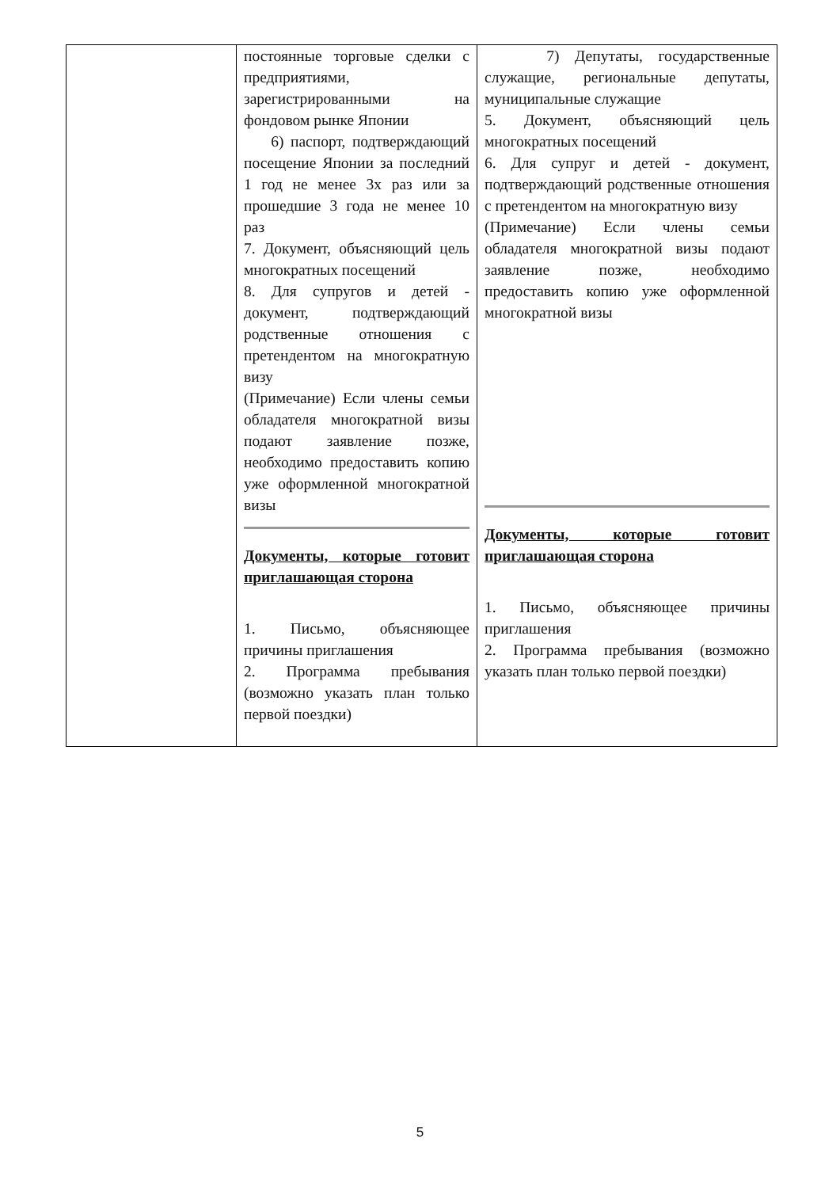| | постоянные торговые сделки с предприятиями, зарегистрированными на фондовом рынке Японии 6) паспорт, подтверждающий посещение Японии за последний 1 год не менее 3х раз или за прошедшие 3 года не менее 10 раз 7. Документ, объясняющий цель многократных посещений 8. Для супругов и детей - документ, подтверждающий родственные отношения с претендентом на многократную визу (Примечание) Если члены семьи обладателя многократной визы подают заявление позже, необходимо предоставить копию уже оформленной многократной визы Документы, которые готовит приглашающая сторона 1. Письмо, объясняющее причины приглашения 2. Программа пребывания (возможно указать план только первой поездки) | 7) Депутаты, государственные служащие, региональные депутаты, муниципальные служащие 5. Документ, объясняющий цель многократных посещений 6. Для супруг и детей - документ, подтверждающий родственные отношения с претендентом на многократную визу (Примечание) Если члены семьи обладателя многократной визы подают заявление позже, необходимо предоставить копию уже оформленной многократной визы Документы, которые готовит приглашающая сторона 1. Письмо, объясняющее причины приглашения 2. Программа пребывания (возможно указать план только первой поездки) |
5